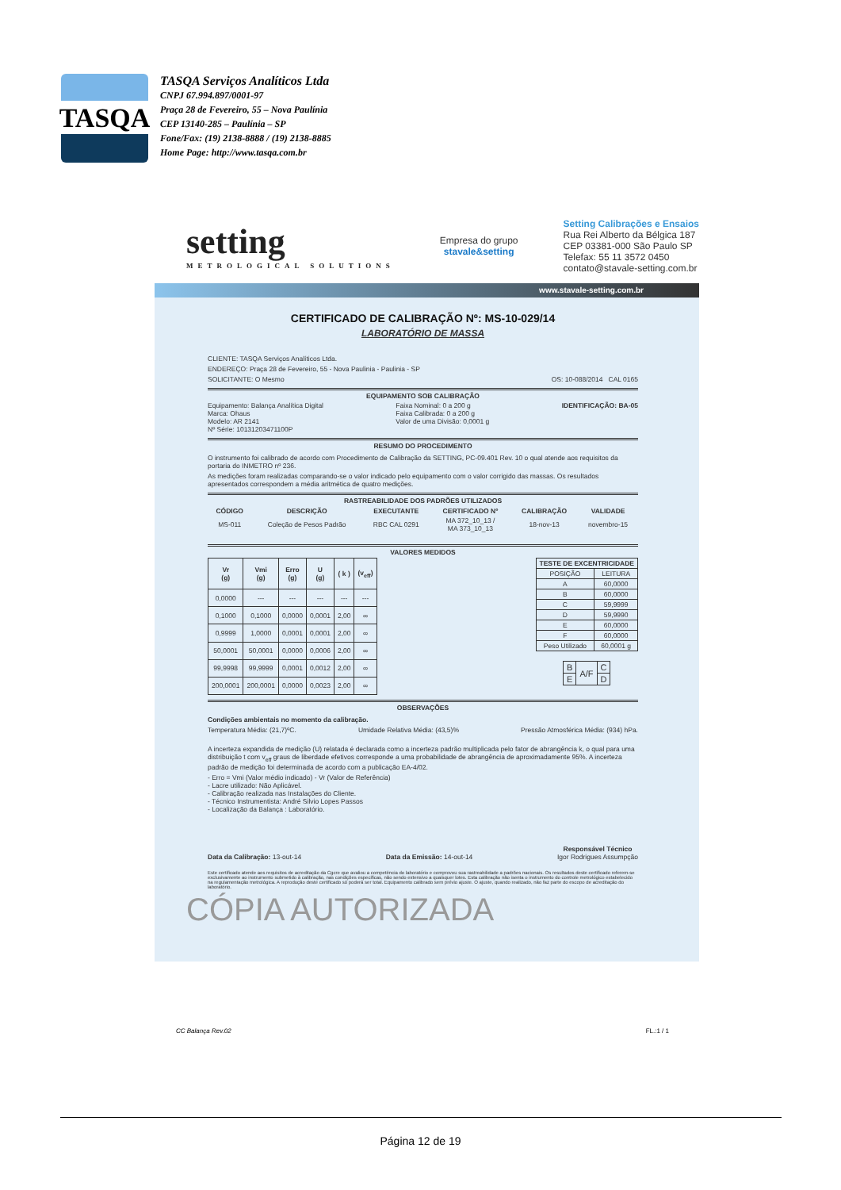TASQA
TASQA Serviços Analíticos Ltda
CNPJ 67.994.897/0001-97
Praça 28 de Fevereiro, 55 – Nova Paulínia
CEP 13140-285 – Paulínia – SP
Fone/Fax: (19) 2138-8888 / (19) 2138-8885
Home Page: http://www.tasqa.com.br
setting
METROLOGICAL SOLUTIONS
Empresa do grupo
stavale&setting
Setting Calibrações e Ensaios
Rua Rei Alberto da Bélgica 187
CEP 03381-000 São Paulo SP
Telefax: 55 11 3572 0450
contato@stavale-setting.com.br
www.stavale-setting.com.br
CERTIFICADO DE CALIBRAÇÃO Nº: MS-10-029/14
LABORATÓRIO DE MASSA
CLIENTE: TASQA Serviços Analíticos Ltda.
ENDEREÇO: Praça 28 de Fevereiro, 55 - Nova Paulinia - Paulinia - SP
SOLICITANTE: O Mesmo OS: 10-088/2014 CAL 0165
EQUIPAMENTO SOB CALIBRAÇÃO
Equipamento: Balança Analítica Digital
Marca: Ohaus
Modelo: AR 2141
Nº Série: 10131203471100P
Faixa Nominal: 0 a 200 g
Faixa Calibrada: 0 a 200 g
Valor de uma Divisão: 0,0001 g
IDENTIFICAÇÃO: BA-05
RESUMO DO PROCEDIMENTO
O instrumento foi calibrado de acordo com Procedimento de Calibração da SETTING, PC-09.401 Rev. 10 o qual atende aos requisitos da portaria do INMETRO nº 236.
As medições foram realizadas comparando-se o valor indicado pelo equipamento com o valor corrigido das massas. Os resultados apresentados correspondem a média aritmética de quatro medições.
RASTREABILIDADE DOS PADRÕES UTILIZADOS
| CÓDIGO | DESCRIÇÃO | EXECUTANTE | CERTIFICADO Nº | CALIBRAÇÃO | VALIDADE |
| --- | --- | --- | --- | --- | --- |
| MS-011 | Coleção de Pesos Padrão | RBC CAL 0291 | MA 372_10_13 / MA 373_10_13 | 18-nov-13 | novembro-15 |
VALORES MEDIDOS
| Vr (g) | Vmi (g) | Erro (g) | U (g) | ( k ) | (v<sub>eff</sub>) |
| --- | --- | --- | --- | --- | --- |
| 0,0000 | --- | --- | --- | --- | --- |
| 0,1000 | 0,1000 | 0,0000 | 0,0001 | 2,00 | ∞ |
| 0,9999 | 1,0000 | 0,0001 | 0,0001 | 2,00 | ∞ |
| 50,0001 | 50,0001 | 0,0000 | 0,0006 | 2,00 | ∞ |
| 99,9998 | 99,9999 | 0,0001 | 0,0012 | 2,00 | ∞ |
| 200,0001 | 200,0001 | 0,0000 | 0,0023 | 2,00 | ∞ |
| TESTE DE EXCENTRICIDADE | |
| --- | --- |
| POSIÇÃO | LEITURA |
| A | 60,0000 |
| B | 60,0000 |
| C | 59,9999 |
| D | 59,9990 |
| E | 60,0000 |
| F | 60,0000 |
| Peso Utilizado | 60,0001 g |
| B | A/F | C |
| E | | D |
OBSERVAÇÕES
Condições ambientais no momento da calibração.
Temperatura Média: (21,7)ºC. Umidade Relativa Média: (43,5)% Pressão Atmosférica Média: (934) hPa.
A incerteza expandida de medição (U) relatada é declarada como a incerteza padrão multiplicada pelo fator de abrangência k, o qual para uma distribuição t com v<sub>eff</sub> graus de liberdade efetivos corresponde a uma probabilidade de abrangência de aproximadamente 95%. A incerteza padrão de medição foi determinada de acordo com a publicação EA-4/02.
- Erro = Vmi (Valor médio indicado) - Vr (Valor de Referência)
- Lacre utilizado: Não Aplicável.
- Calibração realizada nas Instalações do Cliente.
- Técnico Instrumentista: André Silvio Lopes Passos
- Localização da Balança : Laboratório.
Data da Calibração: 13-out-14 Data da Emissão: 14-out-14 Responsável Técnico
Igor Rodrigues Assumpção
Este certificado atende aos requisitos de acreditação da Cgcre que avaliou a competência do laboratório e comprovou sua rastreabilidade a padrões nacionais. Os resultados deste certificado referem-se exclusivamente ao instrumento submetido à calibração, nas condições especificas, não sendo extensivo a quaisquer lotes. Esta calibração não isenta o instrumento do controle metrológico estabelecido na regulamentação metrológica. A reprodução deste certificado só poderá ser total. Equipamento calibrado sem prévio ajuste. O ajuste, quando realizado, não faz parte do escopo de acreditação do laboratório.
CÓPIA AUTORIZADA
CC Balança Rev.02 FL.:1 / 1
Página 12 de 19